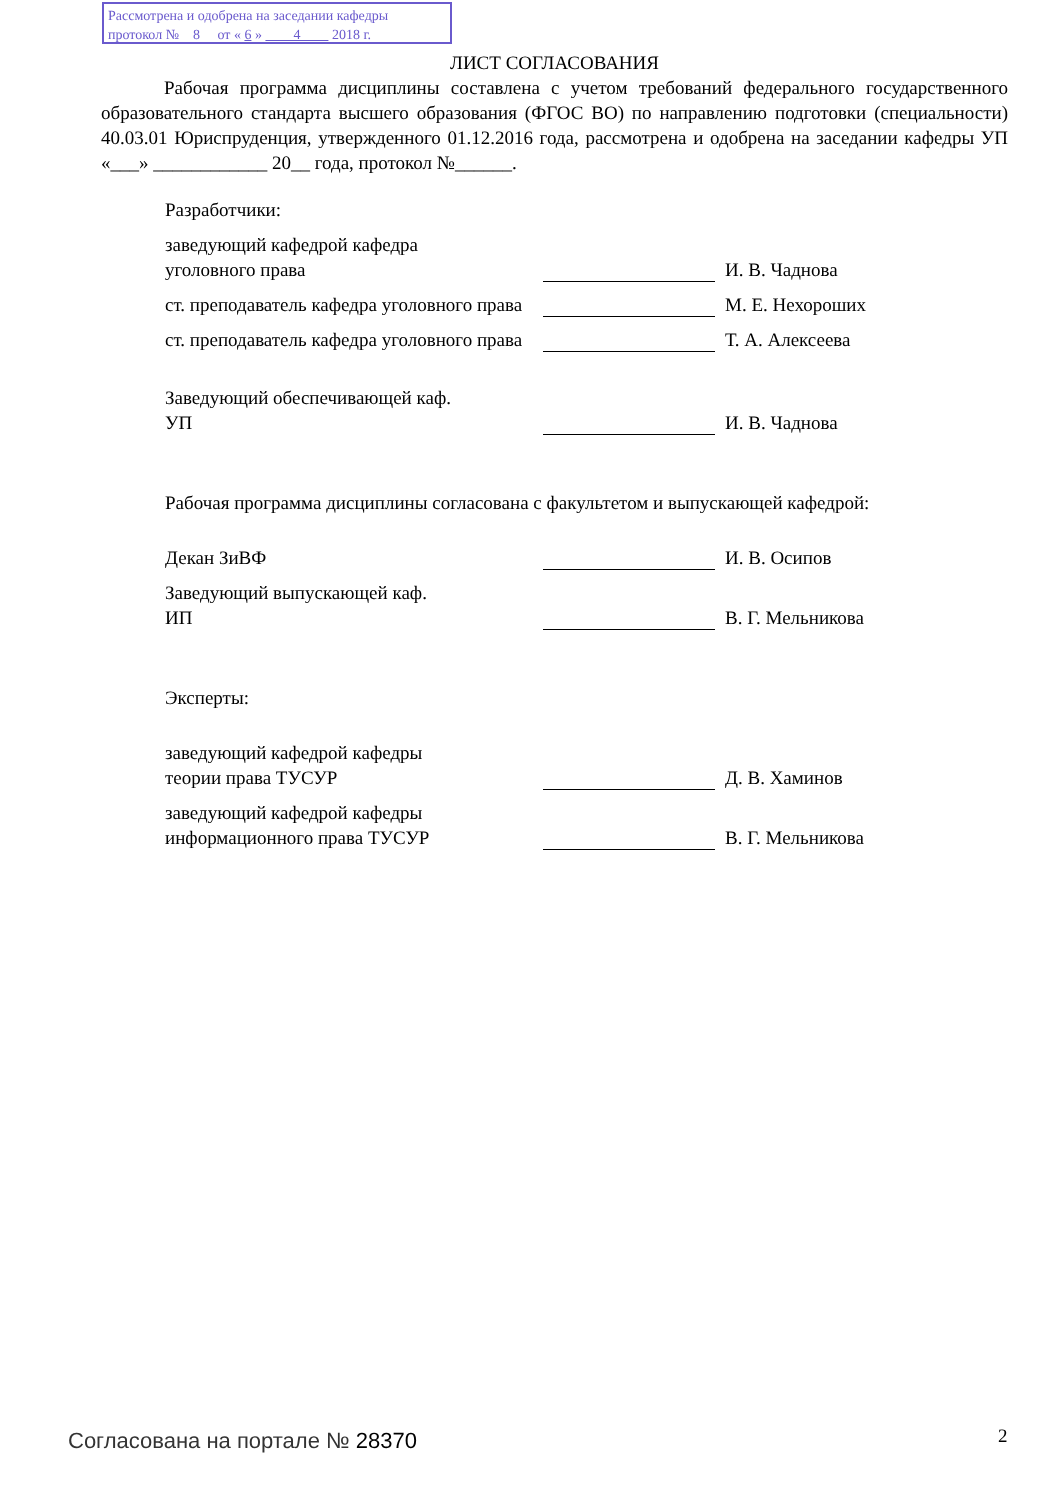Рассмотрена и одобрена на заседании кафедры
протокол № 8 от « 6 » 4 2018 г.
ЛИСТ СОГЛАСОВАНИЯ
Рабочая программа дисциплины составлена с учетом требований федерального государственного образовательного стандарта высшего образования (ФГОС ВО) по направлению подготовки (специальности) 40.03.01 Юриспруденция, утвержденного 01.12.2016 года, рассмотрена и одобрена на заседании кафедры УП «___» ____________ 20__ года, протокол №______.
Разработчики:
заведующий кафедрой кафедра
уголовного права
И. В. Чаднова
ст. преподаватель кафедра уголовного права
М. Е. Нехороших
ст. преподаватель кафедра уголовного права
Т. А. Алексеева
Заведующий обеспечивающей каф.
УП
И. В. Чаднова
Рабочая программа дисциплины согласована с факультетом и выпускающей кафедрой:
Декан ЗиВФ
И. В. Осипов
Заведующий выпускающей каф.
ИП
В. Г. Мельникова
Эксперты:
заведующий кафедрой кафедры
теории права ТУСУР
Д. В. Хаминов
заведующий кафедрой кафедры информационного права ТУСУР
В. Г. Мельникова
Согласована на портале № 28370 2